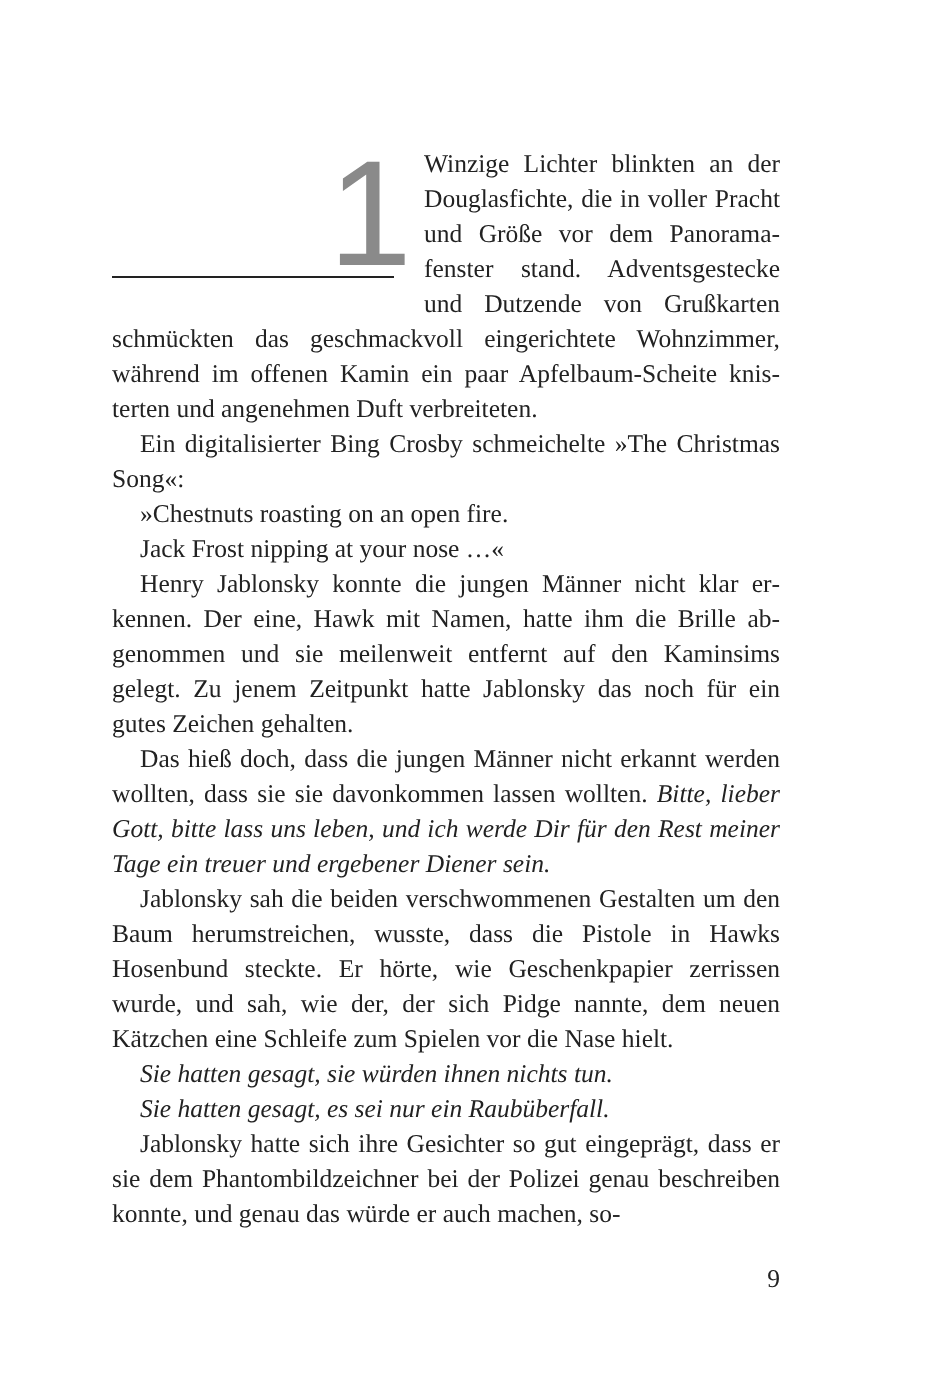1
Winzige Lichter blinkten an der Douglasfichte, die in voller Pracht und Größe vor dem Panorama­fenster stand. Adventsgestecke und Dutzende von Grußkarten schmückten das geschmackvoll eingerichtete Wohnzimmer, während im offenen Kamin ein paar Apfelbaum-Scheite knis­terten und angenehmen Duft verbreiteten.
Ein digitalisierter Bing Crosby schmeichelte »The Christ­mas Song«:
»Chestnuts roasting on an open fire.
Jack Frost nipping at your nose …«
Henry Jablonsky konnte die jungen Männer nicht klar er­kennen. Der eine, Hawk mit Namen, hatte ihm die Brille ab­genommen und sie meilenweit entfernt auf den Kaminsims gelegt. Zu jenem Zeitpunkt hatte Jablonsky das noch für ein gutes Zeichen gehalten.
Das hieß doch, dass die jungen Männer nicht erkannt wer­den wollten, dass sie sie davonkommen lassen wollten. Bitte, lieber Gott, bitte lass uns leben, und ich werde Dir für den Rest meiner Tage ein treuer und ergebener Diener sein.
Jablonsky sah die beiden verschwommenen Gestalten um den Baum herumstreichen, wusste, dass die Pistole in Hawks Hosenbund steckte. Er hörte, wie Geschenkpapier zerrissen wurde, und sah, wie der, der sich Pidge nannte, dem neuen Kätzchen eine Schleife zum Spielen vor die Nase hielt.
Sie hatten gesagt, sie würden ihnen nichts tun.
Sie hatten gesagt, es sei nur ein Raubüberfall.
Jablonsky hatte sich ihre Gesichter so gut eingeprägt, dass er sie dem Phantombildzeichner bei der Polizei genau be­schreiben konnte, und genau das würde er auch machen, so-
9